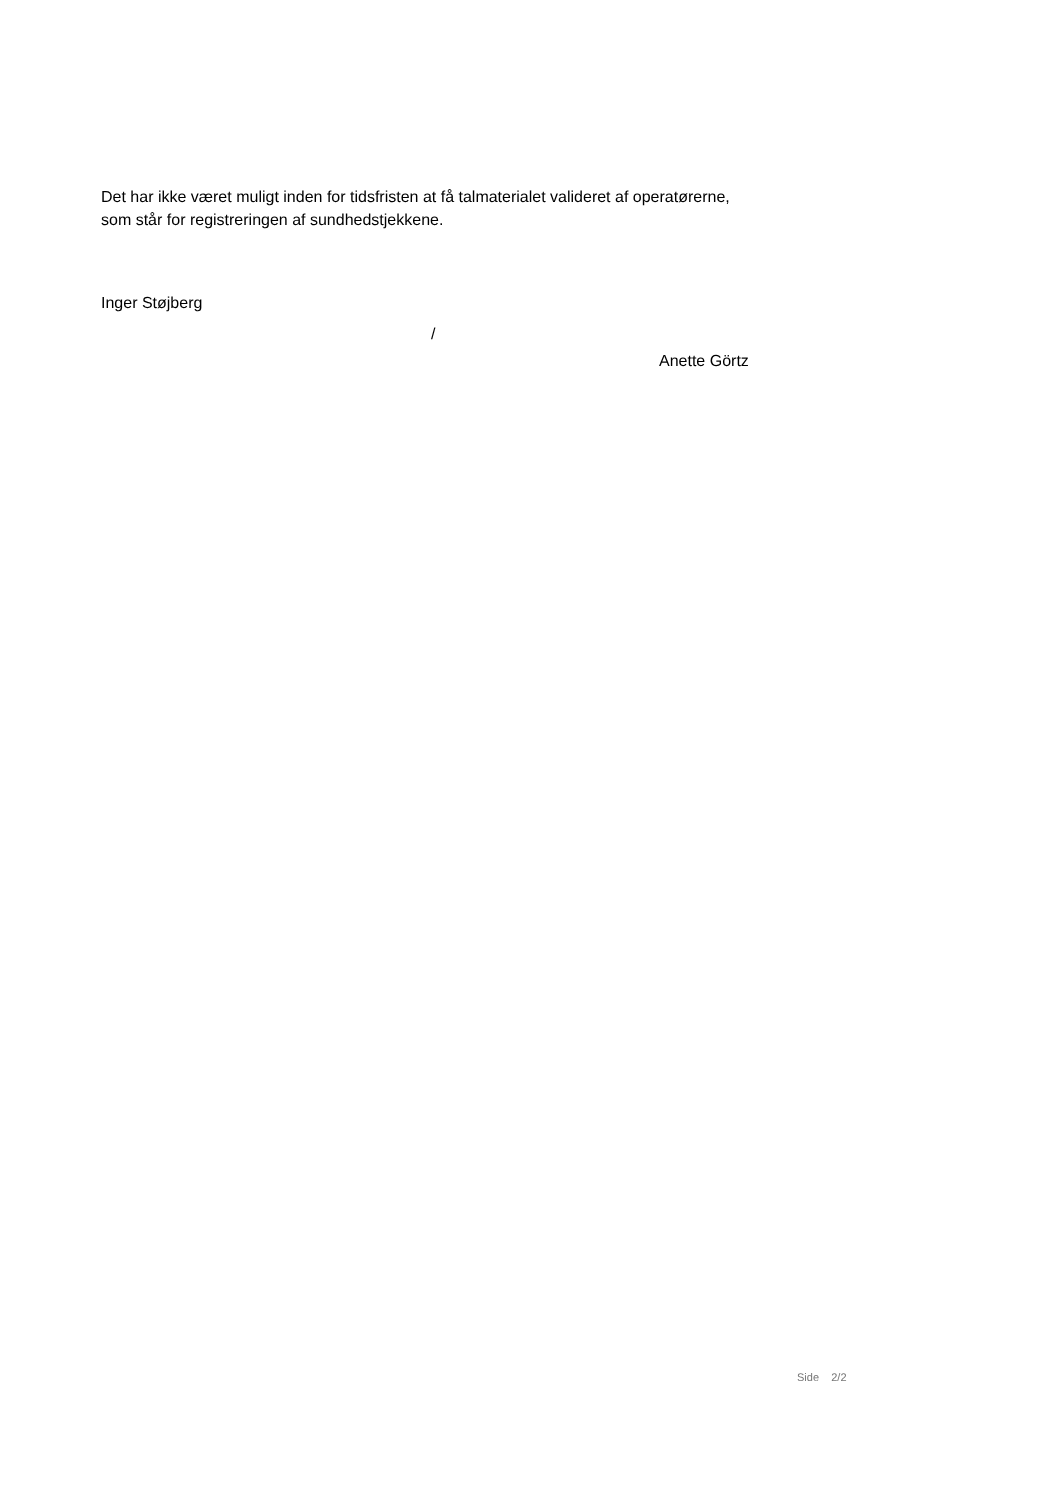Det har ikke været muligt inden for tidsfristen at få talmaterialet valideret af operatørerne, som står for registreringen af sundhedstjekkene.
Inger Støjberg
/
Anette Görtz
Side 2/2